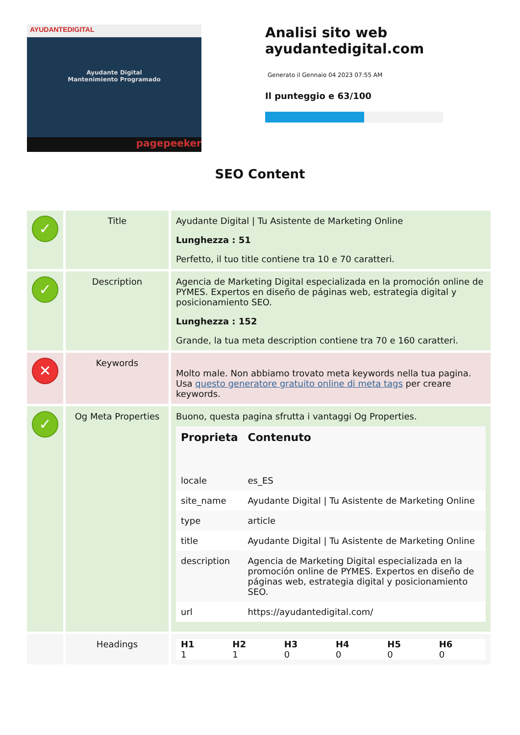AYUDANTEDIGITAL
Ayudante Digital
Mantenimiento Programado
pagepeeker
Analisi sito web
ayudantedigital.com
Generato il Gennaio 04 2023 07:55 AM
Il punteggio e 63/100
SEO Content
| ✓ | Title | Ayudante Digital / Tu Asistente de Marketing Online Lunghezza : 51 Perfetto, il tuo title contiene tra 10 e 70 caratteri. |
| ✓ | Description | Agencia de Marketing Digital especializada en la promoción online de PYMES. Expertos en diseño de páginas web, estrategia digital y posicionamiento SEO. Lunghezza : 152 Grande, la tua meta description contiene tra 70 e 160 caratteri. |
| ✕ | Keywords | Molto male. Non abbiamo trovato meta keywords nella tua pagina. Usa questo generatore gratuito online di meta tags per creare keywords. |
| ✓ | Og Meta Properties | Buono, questa pagina sfrutta i vantaggi Og Properties. / Proprieta / Contenuto / / --- / --- / / locale / es_ES / / site_name / Ayudante Digital / Tu Asistente de Marketing Online / / type / article / / title / Ayudante Digital / Tu Asistente de Marketing Online / / description / Agencia de Marketing Digital especializada en la promoción online de PYMES. Expertos en diseño de páginas web, estrategia digital y posicionamiento SEO. / / url / https://ayudantedigital.com/ / |
| | Headings | / H1 / H2 / H3 / H4 / H5 / H6 / / --- / --- / --- / --- / --- / --- / / 1 / 1 / 0 / 0 / 0 / 0 / |